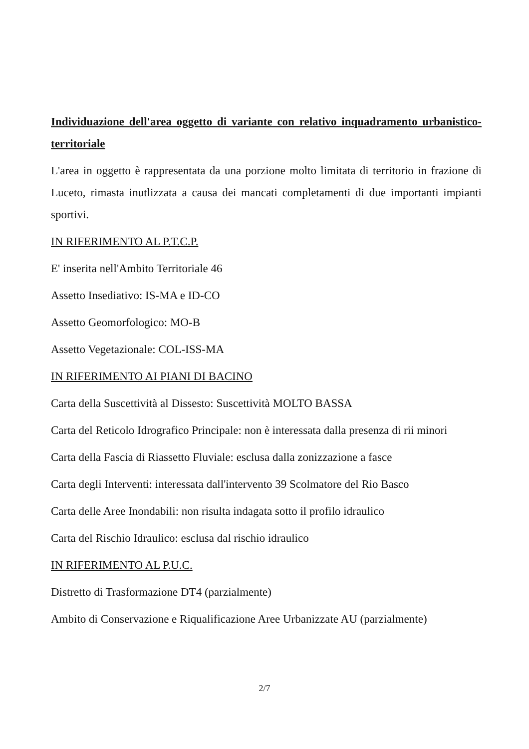Individuazione dell'area oggetto di variante con relativo inquadramento urbanistico-territoriale
L'area in oggetto è rappresentata da una porzione molto limitata di territorio in frazione di Luceto, rimasta inutlizzata a causa dei mancati completamenti di due importanti impianti sportivi.
IN RIFERIMENTO AL P.T.C.P.
E' inserita nell'Ambito Territoriale 46
Assetto Insediativo: IS-MA e ID-CO
Assetto Geomorfologico: MO-B
Assetto Vegetazionale: COL-ISS-MA
IN RIFERIMENTO AI PIANI DI BACINO
Carta della Suscettività al Dissesto: Suscettività MOLTO BASSA
Carta del Reticolo Idrografico Principale: non è interessata dalla presenza di rii minori
Carta della Fascia di Riassetto Fluviale: esclusa dalla zonizzazione a fasce
Carta degli Interventi: interessata dall'intervento 39 Scolmatore del Rio Basco
Carta delle Aree Inondabili: non risulta indagata sotto il profilo idraulico
Carta del Rischio Idraulico: esclusa dal rischio idraulico
IN RIFERIMENTO AL P.U.C.
Distretto di Trasformazione DT4 (parzialmente)
Ambito di Conservazione e Riqualificazione Aree Urbanizzate AU (parzialmente)
2/7